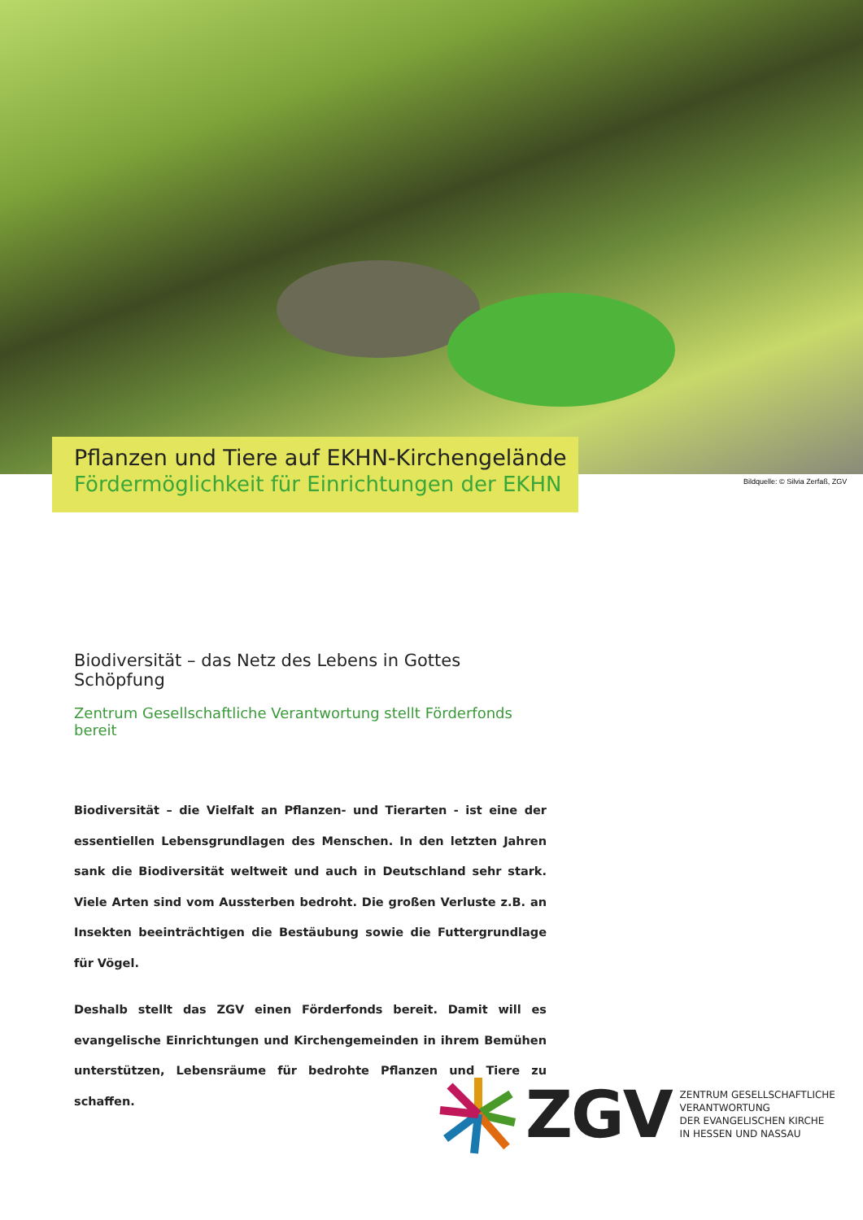Pflanzen und Tiere auf EKHN-Kirchengelände
Fördermöglichkeit für Einrichtungen der EKHN
Bildquelle: © Silvia Zerfaß, ZGV
Biodiversität – das Netz des Lebens in Gottes Schöpfung
Zentrum Gesellschaftliche Verantwortung stellt Förderfonds bereit
Biodiversität – die Vielfalt an Pflanzen- und Tierarten - ist eine der essentiellen Lebensgrundlagen des Menschen. In den letzten Jahren sank die Biodiversität weltweit und auch in Deutschland sehr stark. Viele Arten sind vom Aussterben bedroht. Die großen Verluste z.B. an Insekten beeinträchtigen die Bestäubung sowie die Futtergrundlage für Vögel.
Deshalb stellt das ZGV einen Förderfonds bereit. Damit will es evangelische Einrichtungen und Kirchengemeinden in ihrem Bemühen unterstützen, Lebensräume für bedrohte Pflanzen und Tiere zu schaffen.
ZGV
ZENTRUM GESELLSCHAFTLICHE
VERANTWORTUNG
DER EVANGELISCHEN KIRCHE
IN HESSEN UND NASSAU